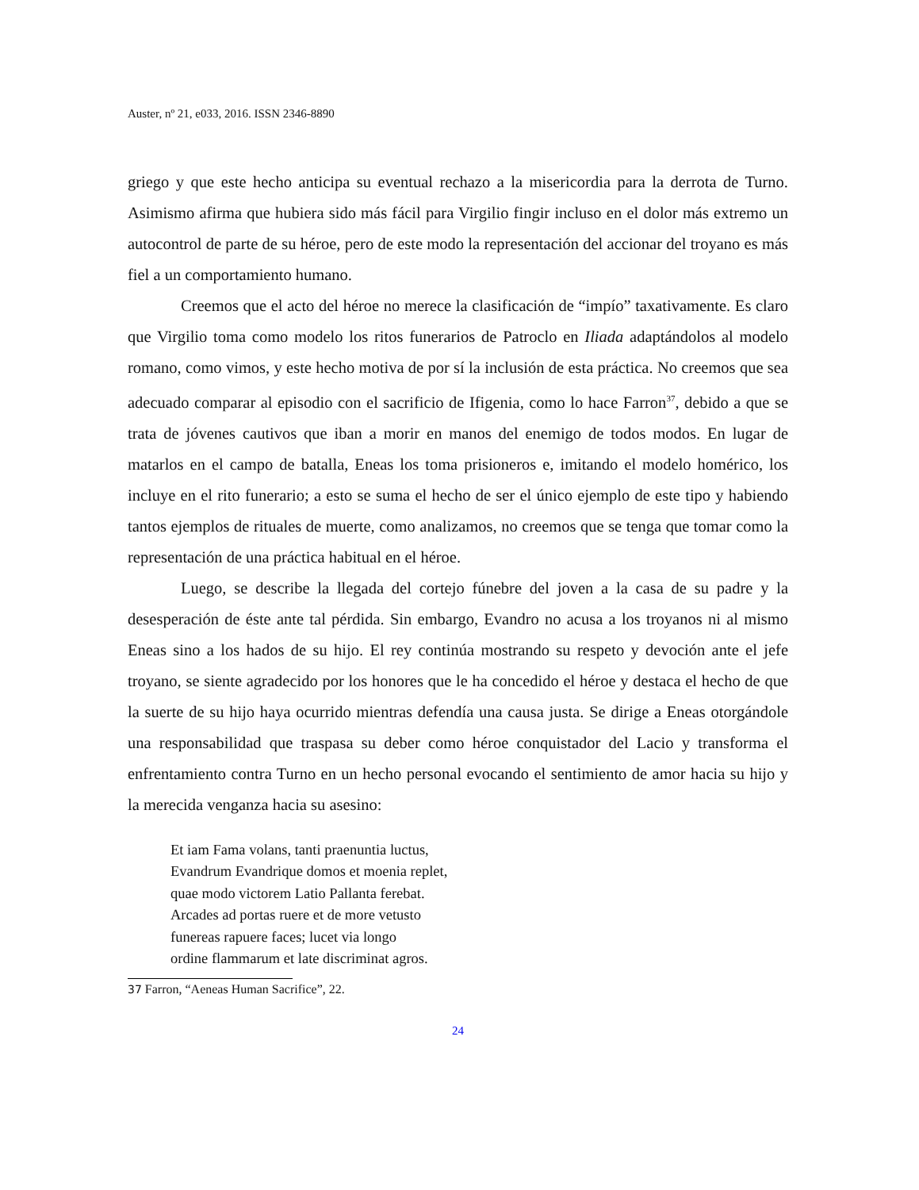Auster, nº 21, e033, 2016. ISSN 2346-8890
griego y que este hecho anticipa su eventual rechazo a la misericordia para la derrota de Turno. Asimismo afirma que hubiera sido más fácil para Virgilio fingir incluso en el dolor más extremo un autocontrol de parte de su héroe, pero de este modo la representación del accionar del troyano es más fiel a un comportamiento humano.
Creemos que el acto del héroe no merece la clasificación de “impío” taxativamente. Es claro que Virgilio toma como modelo los ritos funerarios de Patroclo en Iliada adaptándolos al modelo romano, como vimos, y este hecho motiva de por sí la inclusión de esta práctica. No creemos que sea adecuado comparar al episodio con el sacrificio de Ifigenia, como lo hace Farron<sup>37</sup>, debido a que se trata de jóvenes cautivos que iban a morir en manos del enemigo de todos modos. En lugar de matarlos en el campo de batalla, Eneas los toma prisioneros e, imitando el modelo homérico, los incluye en el rito funerario; a esto se suma el hecho de ser el único ejemplo de este tipo y habiendo tantos ejemplos de rituales de muerte, como analizamos, no creemos que se tenga que tomar como la representación de una práctica habitual en el héroe.
Luego, se describe la llegada del cortejo fúnebre del joven a la casa de su padre y la desesperación de éste ante tal pérdida. Sin embargo, Evandro no acusa a los troyanos ni al mismo Eneas sino a los hados de su hijo. El rey continúa mostrando su respeto y devoción ante el jefe troyano, se siente agradecido por los honores que le ha concedido el héroe y destaca el hecho de que la suerte de su hijo haya ocurrido mientras defendía una causa justa. Se dirige a Eneas otorgándole una responsabilidad que traspasa su deber como héroe conquistador del Lacio y transforma el enfrentamiento contra Turno en un hecho personal evocando el sentimiento de amor hacia su hijo y la merecida venganza hacia su asesino:
Et iam Fama volans, tanti praenuntia luctus,
Evandrum Evandrique domos et moenia replet,
quae modo victorem Latio Pallanta ferebat.
Arcades ad portas ruere et de more vetusto
funereas rapuere faces; lucet via longo
ordine flammarum et late discriminat agros.
37 Farron, “Aeneas Human Sacrifice”, 22.
24